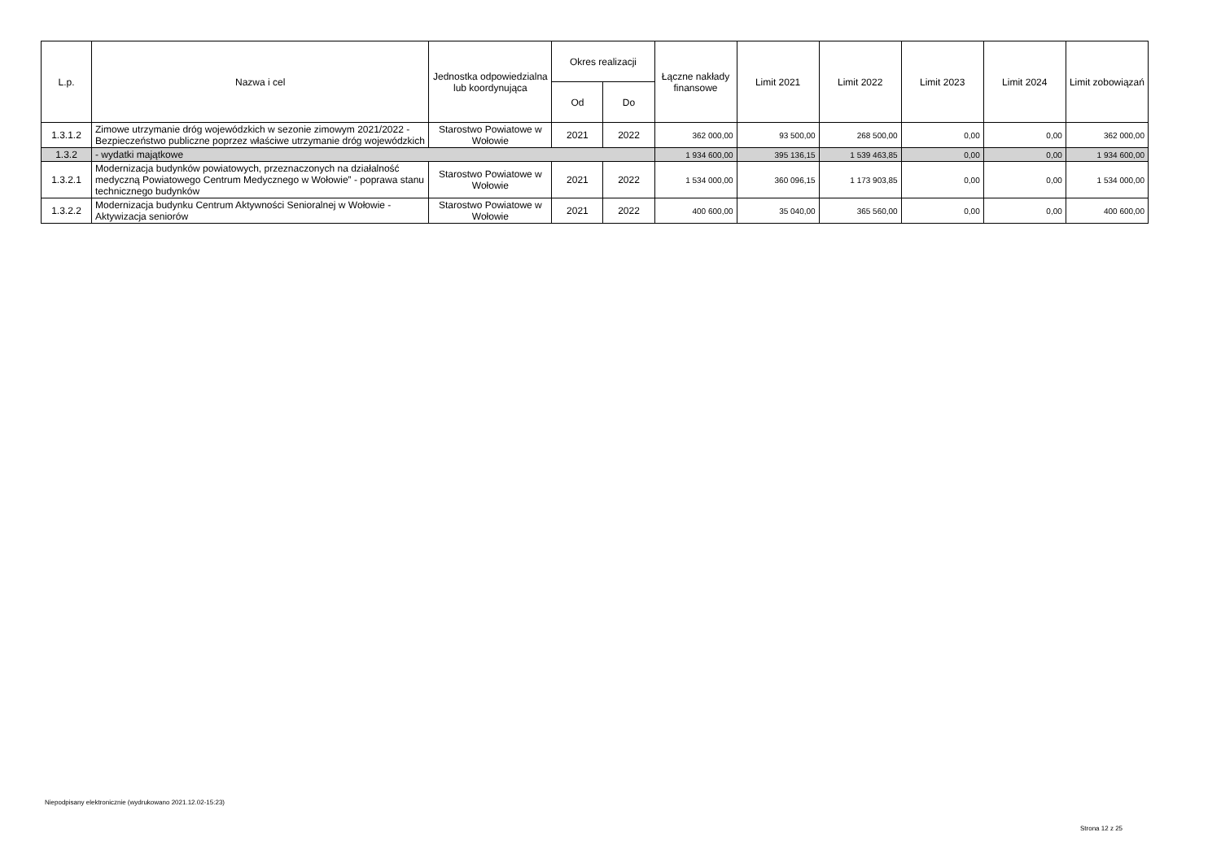| L.p. | Nazwa i cel | Jednostka odpowiedzialna lub koordynująca | Okres realizacji | | Łączne nakłady finansowe | Limit 2021 | Limit 2022 | Limit 2023 | Limit 2024 | Limit zobowiązań |
| --- | --- | --- | --- | --- | --- | --- | --- | --- | --- | --- |
| | | | Od | Do | | | | | | |
| 1.3.1.2 | Zimowe utrzymanie dróg wojewódzkich w sezonie zimowym 2021/2022 - Bezpieczeństwo publiczne poprzez właściwe utrzymanie dróg wojewódzkich | Starostwo Powiatowe w Wołowie | 2021 | 2022 | 362 000,00 | 93 500,00 | 268 500,00 | 0,00 | 0,00 | 362 000,00 |
| 1.3.2 | - wydatki majątkowe | | | | 1 934 600,00 | 395 136,15 | 1 539 463,85 | 0,00 | 0,00 | 1 934 600,00 |
| 1.3.2.1 | Modernizacja budynków powiatowych, przeznaczonych na działalność medyczną Powiatowego Centrum Medycznego w Wołowie” - poprawa stanu technicznego budynków | Starostwo Powiatowe w Wołowie | 2021 | 2022 | 1 534 000,00 | 360 096,15 | 1 173 903,85 | 0,00 | 0,00 | 1 534 000,00 |
| 1.3.2.2 | Modernizacja budynku Centrum Aktywności Senioralnej w Wołowie - Aktywizacja seniorów | Starostwo Powiatowe w Wołowie | 2021 | 2022 | 400 600,00 | 35 040,00 | 365 560,00 | 0,00 | 0,00 | 400 600,00 |
Niepodpisany elektronicznie (wydrukowano 2021.12.02-15:23)
Strona 12 z 25